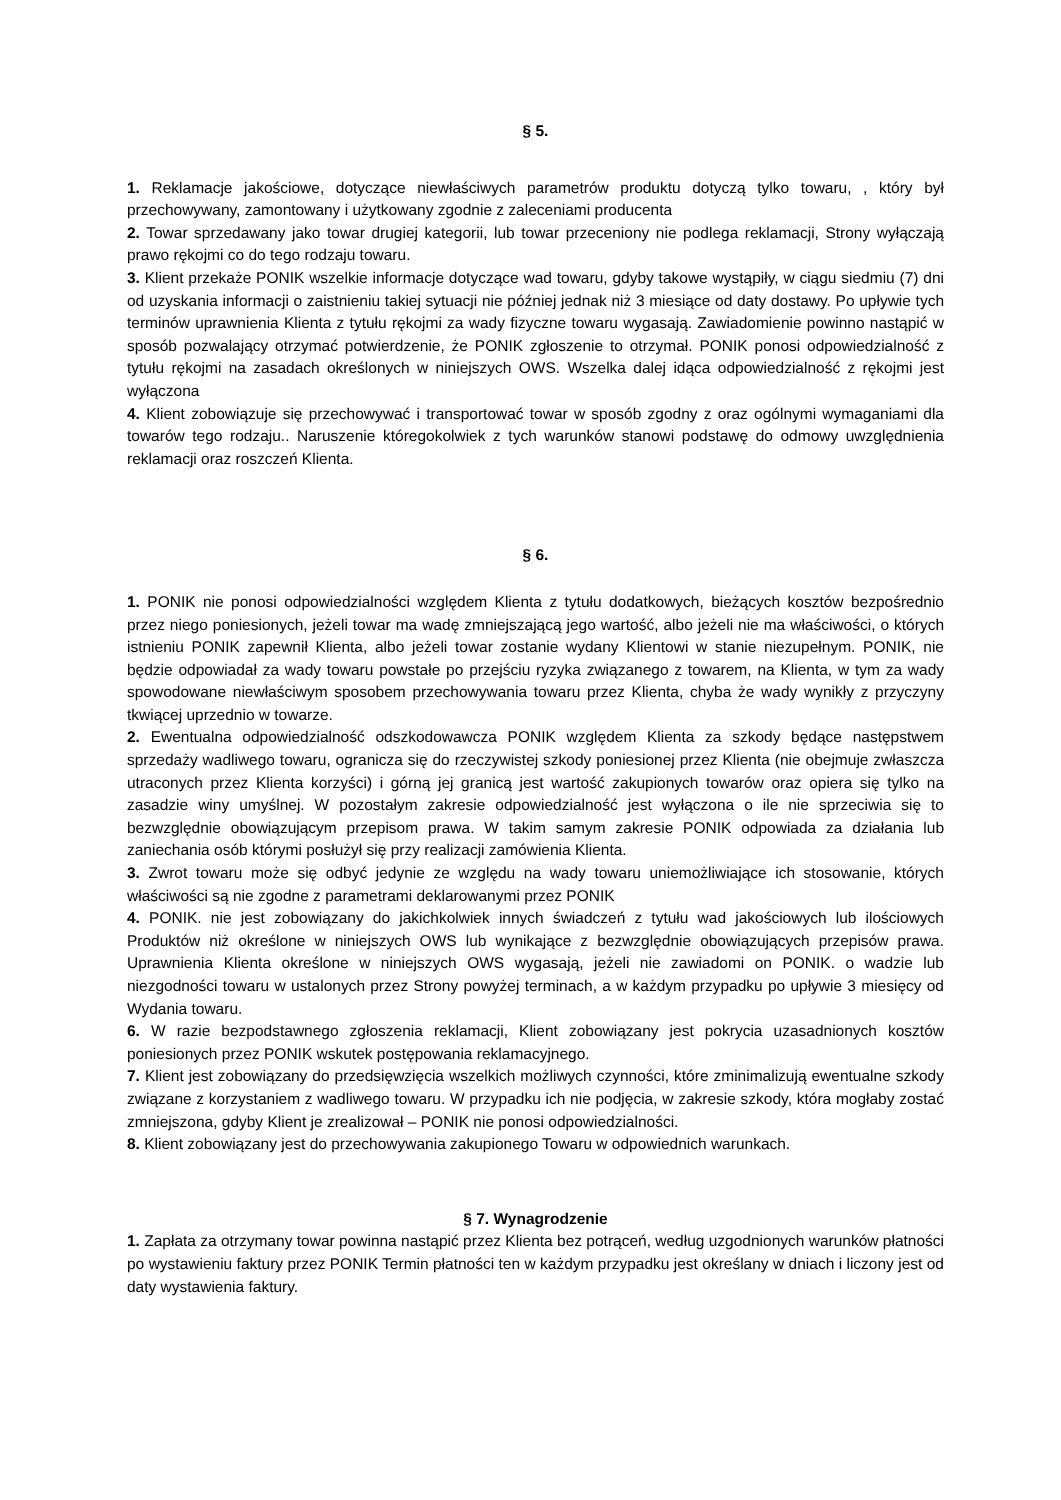§ 5.
1. Reklamacje jakościowe, dotyczące niewłaściwych parametrów produktu dotyczą tylko towaru, , który był przechowywany, zamontowany i użytkowany zgodnie z zaleceniami producenta
2. Towar sprzedawany jako towar drugiej kategorii, lub towar przeceniony nie podlega reklamacji, Strony wyłączają prawo rękojmi co do tego rodzaju towaru.
3. Klient przekaże PONIK wszelkie informacje dotyczące wad towaru, gdyby takowe wystąpiły, w ciągu siedmiu (7) dni od uzyskania informacji o zaistnieniu takiej sytuacji nie później jednak niż 3 miesiące od daty dostawy. Po upływie tych terminów uprawnienia Klienta z tytułu rękojmi za wady fizyczne towaru wygasają. Zawiadomienie powinno nastąpić w sposób pozwalający otrzymać potwierdzenie, że PONIK zgłoszenie to otrzymał. PONIK ponosi odpowiedzialność z tytułu rękojmi na zasadach określonych w niniejszych OWS. Wszelka dalej idąca odpowiedzialność z rękojmi jest wyłączona
4. Klient zobowiązuje się przechowywać i transportować towar w sposób zgodny z oraz ogólnymi wymaganiami dla towarów tego rodzaju.. Naruszenie któregokolwiek z tych warunków stanowi podstawę do odmowy uwzględnienia reklamacji oraz roszczeń Klienta.
§ 6.
1. PONIK nie ponosi odpowiedzialności względem Klienta z tytułu dodatkowych, bieżących kosztów bezpośrednio przez niego poniesionych, jeżeli towar ma wadę zmniejszającą jego wartość, albo jeżeli nie ma właściwości, o których istnieniu PONIK zapewnił Klienta, albo jeżeli towar zostanie wydany Klientowi w stanie niezupełnym. PONIK, nie będzie odpowiadał za wady towaru powstałe po przejściu ryzyka związanego z towarem, na Klienta, w tym za wady spowodowane niewłaściwym sposobem przechowywania towaru przez Klienta, chyba że wady wynikły z przyczyny tkwiącej uprzednio w towarze.
2. Ewentualna odpowiedzialność odszkodowawcza PONIK względem Klienta za szkody będące następstwem sprzedaży wadliwego towaru, ogranicza się do rzeczywistej szkody poniesionej przez Klienta (nie obejmuje zwłaszcza utraconych przez Klienta korzyści) i górną jej granicą jest wartość zakupionych towarów oraz opiera się tylko na zasadzie winy umyślnej. W pozostałym zakresie odpowiedzialność jest wyłączona o ile nie sprzeciwia się to bezwzględnie obowiązującym przepisom prawa. W takim samym zakresie PONIK odpowiada za działania lub zaniechania osób którymi posłużył się przy realizacji zamówienia Klienta.
3. Zwrot towaru może się odbyć jedynie ze względu na wady towaru uniemożliwiające ich stosowanie, których właściwości są nie zgodne z parametrami deklarowanymi przez PONIK
4. PONIK. nie jest zobowiązany do jakichkolwiek innych świadczeń z tytułu wad jakościowych lub ilościowych Produktów niż określone w niniejszych OWS lub wynikające z bezwzględnie obowiązujących przepisów prawa. Uprawnienia Klienta określone w niniejszych OWS wygasają, jeżeli nie zawiadomi on PONIK. o wadzie lub niezgodności towaru w ustalonych przez Strony powyżej terminach, a w każdym przypadku po upływie 3 miesięcy od Wydania towaru.
6. W razie bezpodstawnego zgłoszenia reklamacji, Klient zobowiązany jest pokrycia uzasadnionych kosztów poniesionych przez PONIK wskutek postępowania reklamacyjnego.
7. Klient jest zobowiązany do przedsięwzięcia wszelkich możliwych czynności, które zminimalizują ewentualne szkody związane z korzystaniem z wadliwego towaru. W przypadku ich nie podjęcia, w zakresie szkody, która mogłaby zostać zmniejszona, gdyby Klient je zrealizował – PONIK nie ponosi odpowiedzialności.
8. Klient zobowiązany jest do przechowywania zakupionego Towaru w odpowiednich warunkach.
§ 7. Wynagrodzenie
1. Zapłata za otrzymany towar powinna nastąpić przez Klienta bez potrąceń, według uzgodnionych warunków płatności po wystawieniu faktury przez PONIK Termin płatności ten w każdym przypadku jest określany w dniach i liczony jest od daty wystawienia faktury.